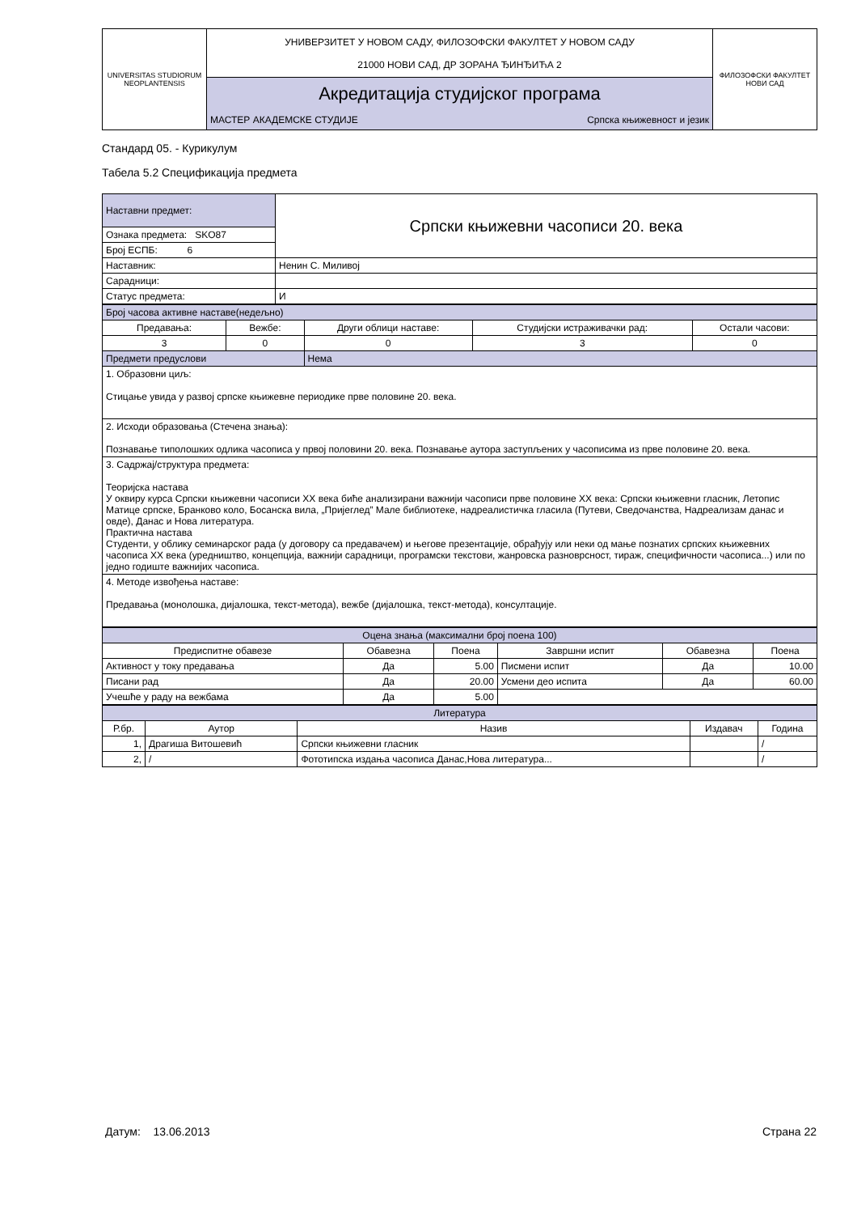| UNIVERSITAS STUDIORUM NEOPLANTENSIS | УНИВЕРЗИТЕТ У НОВОМ САДУ, ФИЛОЗОФСКИ ФАКУЛТЕТ У НОВОМ САДУ 21000 НОВИ САД, ДР ЗОРАНА ЂИНЂИЋА 2 | ФИЛОЗОФСКИ ФАКУЛТЕТ НОВИ САД |
| | Акредитација студијског програма | |
| | МАСТЕР АКАДЕМСКЕ СТУДИЈЕ Српска књижевност и језик | |
Стандард 05. - Курикулум
Табела 5.2 Спецификација предмета
| Наставни предмет: | Српски књижевни часописи 20. века |
| Ознака предмета: SKO87 | |
| Број ЕСПБ: 6 | |
| Наставник: | Ненин С. Миливој |
| Сарадници: | |
| Статус предмета: | И |
| Број часова активне наставе(недељно) | | | | |
| Предавања: | Вежбе: | Други облици наставе: | Студијски истраживачки рад: | Остали часови: |
| 3 | 0 | 0 | 3 | 0 |
| Предмети предуслови | | Нема | | |
| 1. Образовни циљ: Стицање увида у развој српске књижевне периодике прве половине 20. века. | | | | |
| 2. Исходи образовања (Стечена знања): Познавање типолошких одлика часописа у првој половини 20. века. Познавање аутора заступљених у часописима из прве половине 20. века. | | | | |
| 3. Садржај/структура предмета: Теоријска настава У оквиру курса Српски књижевни часописи XX века биће анализирани важнији часописи прве половине XX века: Српски књижевни гласник, Летопис Матице српске, Бранково коло, Босанска вила, „Пријеглед” Мале библиотеке, надреалистичка гласила (Путеви, Сведочанства, Надреализам данас и овде), Данас и Нова литература. Практична настава Студенти, у облику семинарског рада (у договору са предавачем) и његове презентације, обрађују или неки од мање познатих српских књижевних часописа XX века (уредништво, концепција, важнији сарадници, програмски текстови, жанровска разноврсност, тираж, специфичности часописа...) или по једно годиште важнијих часописа. | | | | |
| 4. Методе извођења наставе: Предавања (монолошка, дијалошка, текст-метода), вежбе (дијалошка, текст-метода), консултације. | | | | |
| Оцена знања (максимални број поена 100) | | | | | |
| Предиспитне обавезе | Обавезна | Поена | Завршни испит | Обавезна | Поена |
| Активност у току предавања | Да | 5.00 | Писмени испит | Да | 10.00 |
| Писани рад | Да | 20.00 | Усмени део испита | Да | 60.00 |
| Учешће у раду на вежбама | Да | 5.00 | | | |
| Литература | | | | |
| Р.бр. | Аутор | Назив | Издавач | Година |
| 1, | Драгиша Витошевић | Српски књижевни гласник | | / |
| 2, | / | Фототипска издања часописа Данас,Нова литература... | | / |
Датум: 13.06.2013 Страна 22